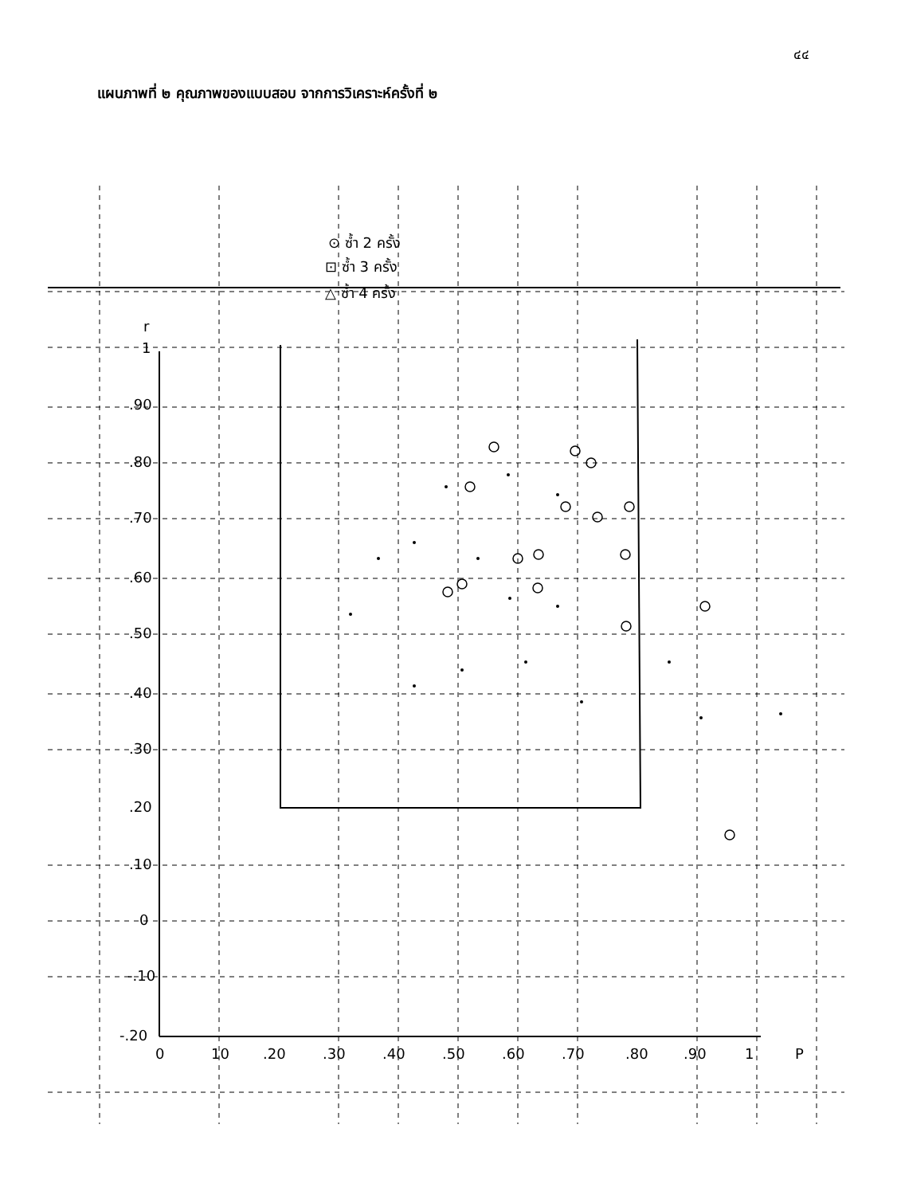๔๔
แผนภาพที่ ๒ คุณภาพของแบบสอบ จากการวิเคราะห์ครั้งที่ ๒
⊙ ซ้ำ 2 ครั้ง
⊡ ซ้ำ 3 ครั้ง
△ ซ้ำ 4 ครั้ง
r
1
.90
.80
.70
.60
.50
.40
.30
.20
.10
0
-.10
-.20
0
10
.20
.30
.40
.50
.60
.70
.80
.90
1
P